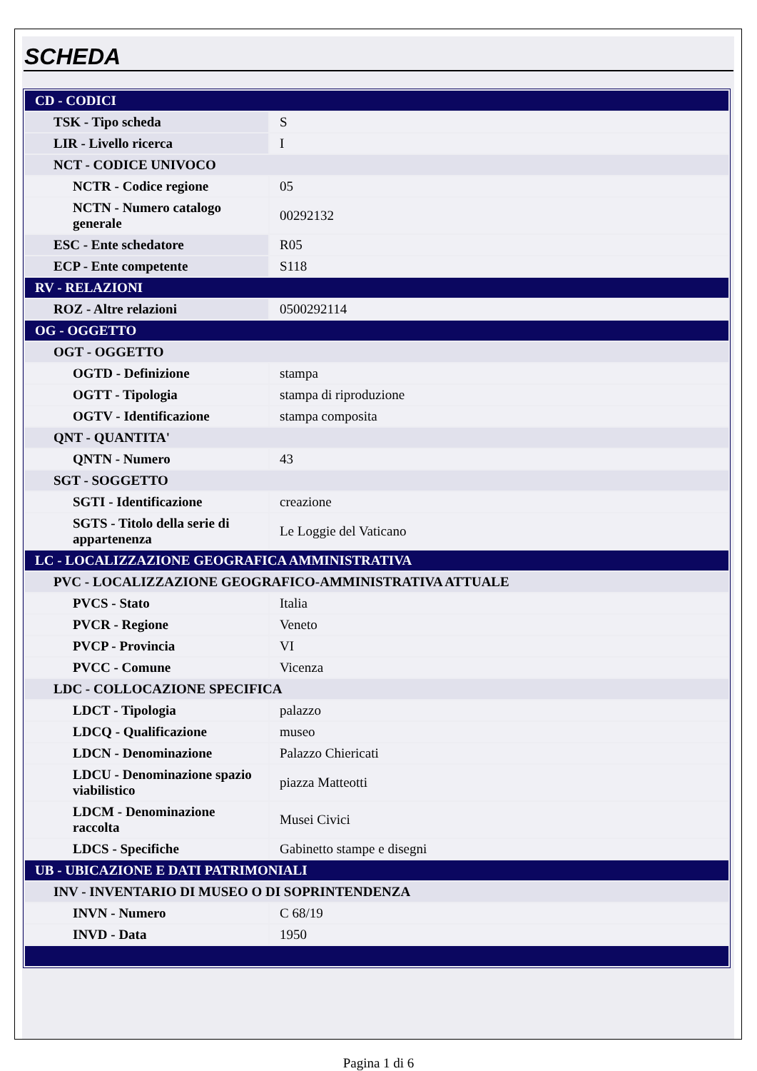SCHEDA
| CD - CODICI | |
| TSK - Tipo scheda | S |
| LIR - Livello ricerca | I |
| NCT - CODICE UNIVOCO | |
| NCTR - Codice regione | 05 |
| NCTN - Numero catalogo generale | 00292132 |
| ESC - Ente schedatore | R05 |
| ECP - Ente competente | S118 |
| RV - RELAZIONI | |
| ROZ - Altre relazioni | 0500292114 |
| OG - OGGETTO | |
| OGT - OGGETTO | |
| OGTD - Definizione | stampa |
| OGTT - Tipologia | stampa di riproduzione |
| OGTV - Identificazione | stampa composita |
| QNT - QUANTITA' | |
| QNTN - Numero | 43 |
| SGT - SOGGETTO | |
| SGTI - Identificazione | creazione |
| SGTS - Titolo della serie di appartenenza | Le Loggie del Vaticano |
| LC - LOCALIZZAZIONE GEOGRAFICA AMMINISTRATIVA | |
| PVC - LOCALIZZAZIONE GEOGRAFICO-AMMINISTRATIVA ATTUALE | |
| PVCS - Stato | Italia |
| PVCR - Regione | Veneto |
| PVCP - Provincia | VI |
| PVCC - Comune | Vicenza |
| LDC - COLLOCAZIONE SPECIFICA | |
| LDCT - Tipologia | palazzo |
| LDCQ - Qualificazione | museo |
| LDCN - Denominazione | Palazzo Chiericati |
| LDCU - Denominazione spazio viabilistico | piazza Matteotti |
| LDCM - Denominazione raccolta | Musei Civici |
| LDCS - Specifiche | Gabinetto stampe e disegni |
| UB - UBICAZIONE E DATI PATRIMONIALI | |
| INV - INVENTARIO DI MUSEO O DI SOPRINTENDENZA | |
| INVN - Numero | C 68/19 |
| INVD - Data | 1950 |
Pagina 1 di 6